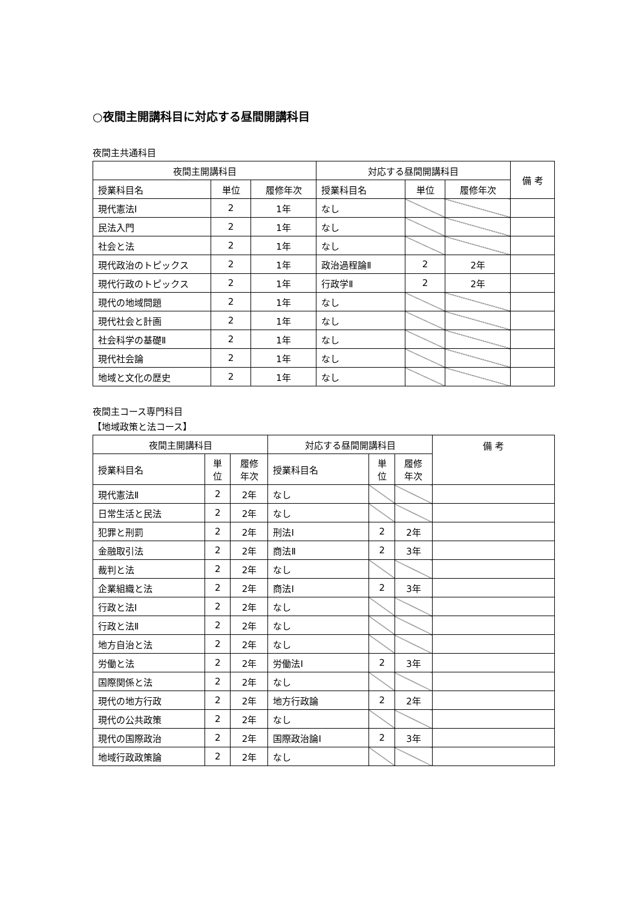○夜間主開講科目に対応する昼間開講科目
夜間主共通科目
| 夜間主開講科目 | | | 対応する昼間開講科目 | | | 備 考 |
| --- | --- | --- | --- | --- | --- | --- |
| 授業科目名 | 単位 | 履修年次 | 授業科目名 | 単位 | 履修年次 | |
| 現代憲法Ⅰ | 2 | 1年 | なし | | | |
| 民法入門 | 2 | 1年 | なし | | | |
| 社会と法 | 2 | 1年 | なし | | | |
| 現代政治のトピックス | 2 | 1年 | 政治過程論Ⅱ | 2 | 2年 | |
| 現代行政のトピックス | 2 | 1年 | 行政学Ⅱ | 2 | 2年 | |
| 現代の地域問題 | 2 | 1年 | なし | | | |
| 現代社会と計画 | 2 | 1年 | なし | | | |
| 社会科学の基礎Ⅱ | 2 | 1年 | なし | | | |
| 現代社会論 | 2 | 1年 | なし | | | |
| 地域と文化の歴史 | 2 | 1年 | なし | | | |
夜間主コース専門科目
【地域政策と法コース】
| 夜間主開講科目 | | | 対応する昼間開講科目 | | | 備 考 |
| --- | --- | --- | --- | --- | --- | --- |
| 授業科目名 | 単 位 | 履修 年次 | 授業科目名 | 単 位 | 履修 年次 | |
| 現代憲法Ⅱ | 2 | 2年 | なし | | | |
| 日常生活と民法 | 2 | 2年 | なし | | | |
| 犯罪と刑罰 | 2 | 2年 | 刑法Ⅰ | 2 | 2年 | |
| 金融取引法 | 2 | 2年 | 商法Ⅱ | 2 | 3年 | |
| 裁判と法 | 2 | 2年 | なし | | | |
| 企業組織と法 | 2 | 2年 | 商法Ⅰ | 2 | 3年 | |
| 行政と法Ⅰ | 2 | 2年 | なし | | | |
| 行政と法Ⅱ | 2 | 2年 | なし | | | |
| 地方自治と法 | 2 | 2年 | なし | | | |
| 労働と法 | 2 | 2年 | 労働法Ⅰ | 2 | 3年 | |
| 国際関係と法 | 2 | 2年 | なし | | | |
| 現代の地方行政 | 2 | 2年 | 地方行政論 | 2 | 2年 | |
| 現代の公共政策 | 2 | 2年 | なし | | | |
| 現代の国際政治 | 2 | 2年 | 国際政治論Ⅰ | 2 | 3年 | |
| 地域行政政策論 | 2 | 2年 | なし | | | |